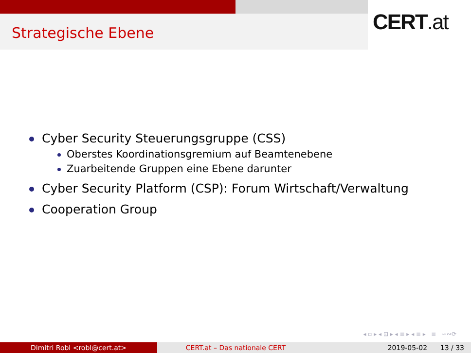Strategische Ebene
CERT.at
Cyber Security Steuerungsgruppe (CSS)
Oberstes Koordinationsgremium auf Beamtenebene
Zuarbeitende Gruppen eine Ebene darunter
Cyber Security Platform (CSP): Forum Wirtschaft/Verwaltung
Cooperation Group
◂ ▫ ▸ ◂ ⊡ ▸ ◂ ≡ ▸ ◂ ≡ ▸ ≡ ∽∾⟳
Dimitri Robl <robl@cert.at> CERT.at – Das nationale CERT 2019-05-02 13 / 33